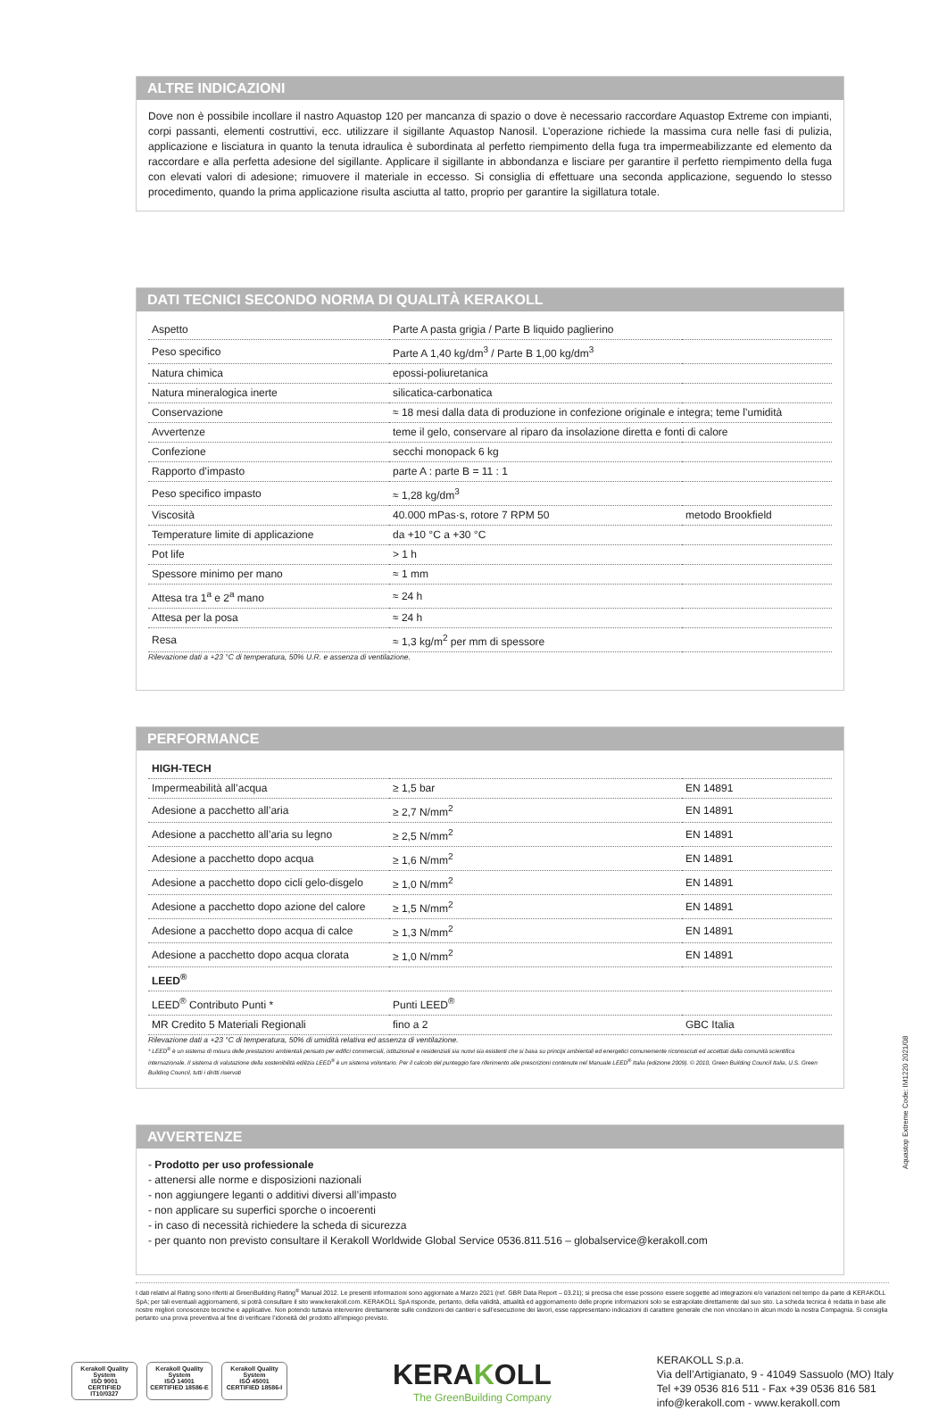ALTRE INDICAZIONI
Dove non è possibile incollare il nastro Aquastop 120 per mancanza di spazio o dove è necessario raccordare Aquastop Extreme con impianti, corpi passanti, elementi costruttivi, ecc. utilizzare il sigillante Aquastop Nanosil. L’operazione richiede la massima cura nelle fasi di pulizia, applicazione e lisciatura in quanto la tenuta idraulica è subordinata al perfetto riempimento della fuga tra impermeabilizzante ed elemento da raccordare e alla perfetta adesione del sigillante. Applicare il sigillante in abbondanza e lisciare per garantire il perfetto riempimento della fuga con elevati valori di adesione; rimuovere il materiale in eccesso. Si consiglia di effettuare una seconda applicazione, seguendo lo stesso procedimento, quando la prima applicazione risulta asciutta al tatto, proprio per garantire la sigillatura totale.
DATI TECNICI SECONDO NORMA DI QUALITÀ KERAKOLL
| Aspetto | Parte A pasta grigia / Parte B liquido paglierino | |
| Peso specifico | Parte A 1,40 kg/dm<sup>3</sup> / Parte B 1,00 kg/dm<sup>3</sup> | |
| Natura chimica | epossi-poliuretanica | |
| Natura mineralogica inerte | silicatica-carbonatica | |
| Conservazione | ≈ 18 mesi dalla data di produzione in confezione originale e integra; teme l’umidità | |
| Avvertenze | teme il gelo, conservare al riparo da insolazione diretta e fonti di calore | |
| Confezione | secchi monopack 6 kg | |
| Rapporto d’impasto | parte A : parte B = 11 : 1 | |
| Peso specifico impasto | ≈ 1,28 kg/dm<sup>3</sup> | |
| Viscosità | 40.000 mPas·s, rotore 7 RPM 50 | metodo Brookfield |
| Temperature limite di applicazione | da +10 °C a +30 °C | |
| Pot life | > 1 h | |
| Spessore minimo per mano | ≈ 1 mm | |
| Attesa tra 1<sup>a</sup> e 2<sup>a</sup> mano | ≈ 24 h | |
| Attesa per la posa | ≈ 24 h | |
| Resa | ≈ 1,3 kg/m<sup>2</sup> per mm di spessore | |
Rilevazione dati a +23 °C di temperatura, 50% U.R. e assenza di ventilazione.
PERFORMANCE
| HIGH-TECH | | |
| Impermeabilità all’acqua | ≥ 1,5 bar | EN 14891 |
| Adesione a pacchetto all’aria | ≥ 2,7 N/mm<sup>2</sup> | EN 14891 |
| Adesione a pacchetto all’aria su legno | ≥ 2,5 N/mm<sup>2</sup> | EN 14891 |
| Adesione a pacchetto dopo acqua | ≥ 1,6 N/mm<sup>2</sup> | EN 14891 |
| Adesione a pacchetto dopo cicli gelo-disgelo | ≥ 1,0 N/mm<sup>2</sup> | EN 14891 |
| Adesione a pacchetto dopo azione del calore | ≥ 1,5 N/mm<sup>2</sup> | EN 14891 |
| Adesione a pacchetto dopo acqua di calce | ≥ 1,3 N/mm<sup>2</sup> | EN 14891 |
| Adesione a pacchetto dopo acqua clorata | ≥ 1,0 N/mm<sup>2</sup> | EN 14891 |
| LEED<sup>®</sup> | | |
| LEED<sup>®</sup> Contributo Punti * | Punti LEED<sup>®</sup> | |
| MR Credito 5 Materiali Regionali | fino a 2 | GBC Italia |
Rilevazione dati a +23 °C di temperatura, 50% di umidità relativa ed assenza di ventilazione.
* LEED<sup>®</sup> è un sistema di misura delle prestazioni ambientali pensato per edifici commerciali, istituzionali e residenziali sia nuovi sia esistenti che si basa su principi ambientali ed energetici comunemente riconosciuti ed accettati dalla comunità scientifica internazionale. Il sistema di valutazione della sostenibilità edilizia LEED<sup>®</sup> è un sistema volontario. Per il calcolo del punteggio fare riferimento alle prescrizioni contenute nel Manuale LEED<sup>®</sup> Italia (edizione 2009). © 2010, Green Building Council Italia, U.S. Green Building Council, tutti i diritti riservati
AVVERTENZE
- Prodotto per uso professionale
- attenersi alle norme e disposizioni nazionali
- non aggiungere leganti o additivi diversi all’impasto
- non applicare su superfici sporche o incoerenti
- in caso di necessità richiedere la scheda di sicurezza
- per quanto non previsto consultare il Kerakoll Worldwide Global Service 0536.811.516 – globalservice@kerakoll.com
Aquastop Extreme Code: IM1220 2021/08
I dati relativi al Rating sono riferiti al GreenBuilding Rating<sup>®</sup> Manual 2012. Le presenti informazioni sono aggiornate a Marzo 2021 (ref. GBR Data Report – 03.21); si precisa che esse possono essere soggette ad integrazioni e/o variazioni nel tempo da parte di KERAKOLL SpA; per tali eventuali aggiornamenti, si potrà consultare il sito www.kerakoll.com. KERAKOLL SpA risponde, pertanto, della validità, attualità ed aggiornamento delle proprie informazioni solo se estrapolate direttamente dal suo sito. La scheda tecnica è redatta in base alle nostre migliori conoscenze tecniche e applicative. Non potendo tuttavia intervenire direttamente sulle condizioni dei cantieri e sull’esecuzione dei lavori, esse rappresentano indicazioni di carattere generale che non vincolano in alcun modo la nostra Compagnia. Si consiglia pertanto una prova preventiva al fine di verificare l’idoneità del prodotto all’impiego previsto.
Kerakoll Quality System
ISO 9001 CERTIFIED IT10/0327
Kerakoll Quality System
ISO 14001 CERTIFIED 18586-E
Kerakoll Quality System
ISO 45001 CERTIFIED 18586-I
KERAKOLL
The GreenBuilding Company
KERAKOLL S.p.a.
Via dell’Artigianato, 9 - 41049 Sassuolo (MO) Italy
Tel +39 0536 816 511 - Fax +39 0536 816 581
info@kerakoll.com - www.kerakoll.com